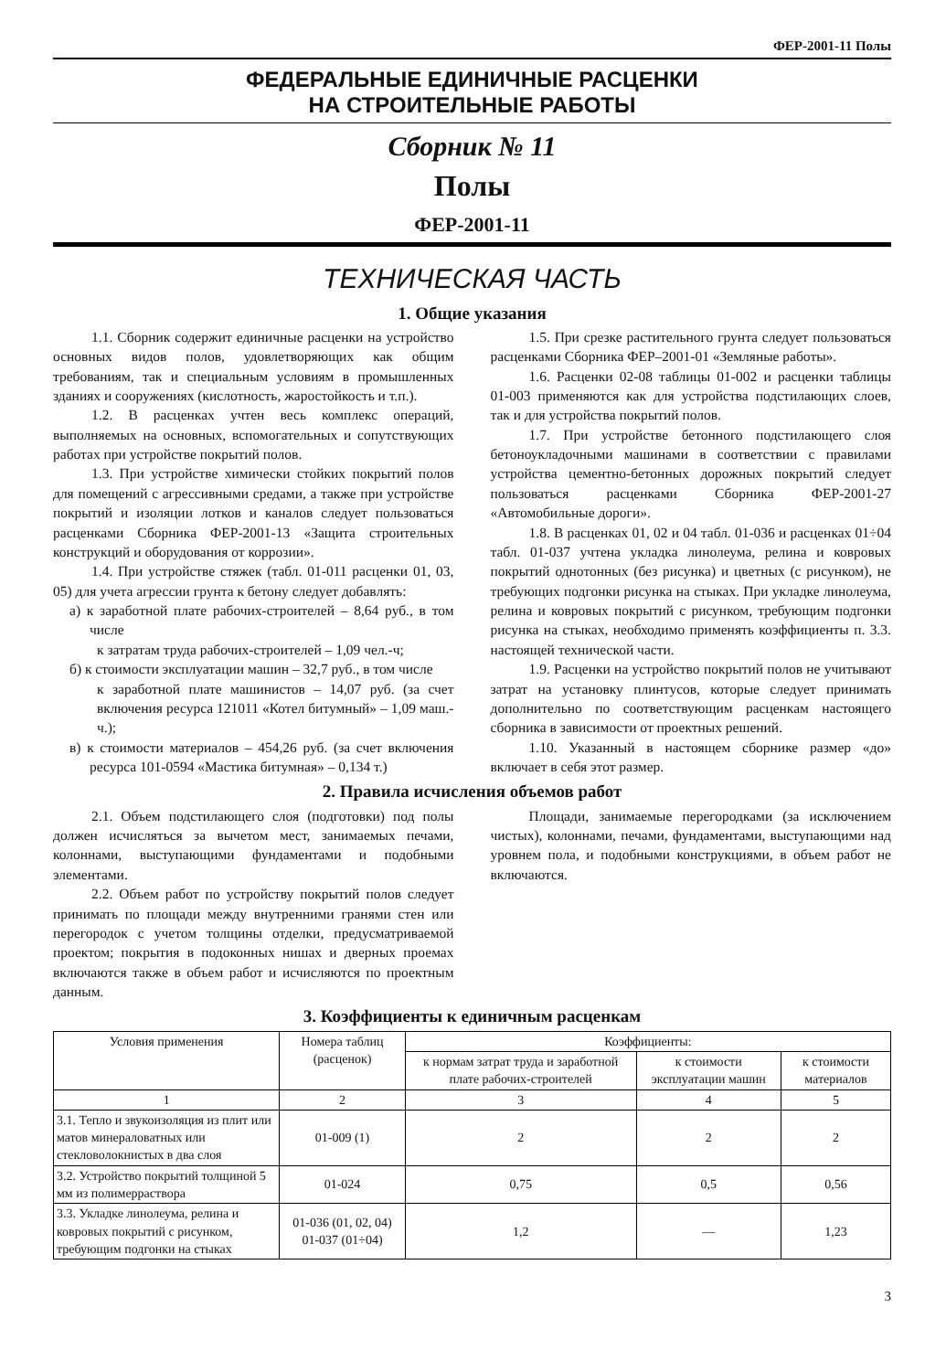ФЕР-2001-11 Полы
ФЕДЕРАЛЬНЫЕ ЕДИНИЧНЫЕ РАСЦЕНКИ
НА СТРОИТЕЛЬНЫЕ РАБОТЫ
Сборник № 11
Полы
ФЕР-2001-11
ТЕХНИЧЕСКАЯ ЧАСТЬ
1. Общие указания
1.1. Сборник содержит единичные расценки на устройство основных видов полов, удовлетворяющих как общим требованиям, так и специальным условиям в промышленных зданиях и сооружениях (кислотность, жаростойкость и т.п.).
1.2. В расценках учтен весь комплекс операций, выполняемых на основных, вспомогательных и сопутствующих работах при устройстве покрытий полов.
1.3. При устройстве химически стойких покрытий полов для помещений с агрессивными средами, а также при устройстве покрытий и изоляции лотков и каналов следует пользоваться расценками Сборника ФЕР-2001-13 «Защита строительных конструкций и оборудования от коррозии».
1.4. При устройстве стяжек (табл. 01-011 расценки 01, 03, 05) для учета агрессии грунта к бетону следует добавлять:
а) к заработной плате рабочих-строителей – 8,64 руб., в том числе
к затратам труда рабочих-строителей – 1,09 чел.-ч;
б) к стоимости эксплуатации машин – 32,7 руб., в том числе
к заработной плате машинистов – 14,07 руб. (за счет включения ресурса 121011 «Котел битумный» – 1,09 маш.-ч.);
в) к стоимости материалов – 454,26 руб. (за счет включения ресурса 101-0594 «Мастика битумная» – 0,134 т.)
1.5. При срезке растительного грунта следует пользоваться расценками Сборника ФЕР–2001-01 «Земляные работы».
1.6. Расценки 02-08 таблицы 01-002 и расценки таблицы 01-003 применяются как для устройства подстилающих слоев, так и для устройства покрытий полов.
1.7. При устройстве бетонного подстилающего слоя бетоноукладочными машинами в соответствии с правилами устройства цементно-бетонных дорожных покрытий следует пользоваться расценками Сборника ФЕР-2001-27 «Автомобильные дороги».
1.8. В расценках 01, 02 и 04 табл. 01-036 и расценках 01÷04 табл. 01-037 учтена укладка линолеума, релина и ковровых покрытий однотонных (без рисунка) и цветных (с рисунком), не требующих подгонки рисунка на стыках. При укладке линолеума, релина и ковровых покрытий с рисунком, требующим подгонки рисунка на стыках, необходимо применять коэффициенты п. 3.3. настоящей технической части.
1.9. Расценки на устройство покрытий полов не учитывают затрат на установку плинтусов, которые следует принимать дополнительно по соответствующим расценкам настоящего сборника в зависимости от проектных решений.
1.10. Указанный в настоящем сборнике размер «до» включает в себя этот размер.
2. Правила исчисления объемов работ
2.1. Объем подстилающего слоя (подготовки) под полы должен исчисляться за вычетом мест, занимаемых печами, колоннами, выступающими фундаментами и подобными элементами.
2.2. Объем работ по устройству покрытий полов следует принимать по площади между внутренними гранями стен или перегородок с учетом толщины отделки, предусматриваемой проектом; покрытия в подоконных нишах и дверных проемах включаются также в объем работ и исчисляются по проектным данным.
Площади, занимаемые перегородками (за исключением чистых), колоннами, печами, фундаментами, выступающими над уровнем пола, и подобными конструкциями, в объем работ не включаются.
3. Коэффициенты к единичным расценкам
| Условия применения | Номера таблиц (расценок) | Коэффициенты: | | |
| --- | --- | --- | --- | --- |
| | | к нормам затрат труда и заработной плате рабочих-строителей | к стоимости эксплуатации машин | к стоимости материалов |
| 1 | 2 | 3 | 4 | 5 |
| 3.1. Тепло и звукоизоляция из плит или матов минераловатных или стекловолокнистых в два слоя | 01-009 (1) | 2 | 2 | 2 |
| 3.2. Устройство покрытий толщиной 5 мм из полимерраствора | 01-024 | 0,75 | 0,5 | 0,56 |
| 3.3. Укладке линолеума, релина и ковровых покрытий с рисунком, требующим подгонки на стыках | 01-036 (01, 02, 04) 01-037 (01÷04) | 1,2 | — | 1,23 |
3